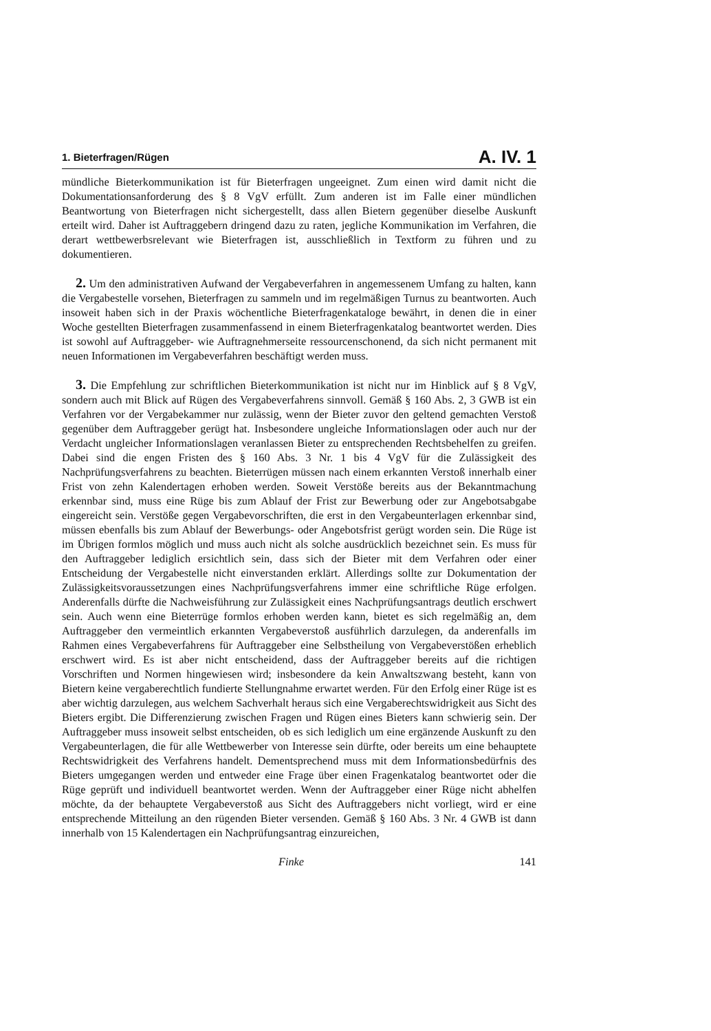1. Bieterfragen/Rügen A. IV. 1
mündliche Bieterkommunikation ist für Bieterfragen ungeeignet. Zum einen wird damit nicht die Dokumentationsanforderung des § 8 VgV erfüllt. Zum anderen ist im Falle einer mündlichen Beantwortung von Bieterfragen nicht sichergestellt, dass allen Bietern gegenüber dieselbe Auskunft erteilt wird. Daher ist Auftraggebern dringend dazu zu raten, jegliche Kommunikation im Verfahren, die derart wettbewerbsrelevant wie Bieterfragen ist, ausschließlich in Textform zu führen und zu dokumentieren.
2. Um den administrativen Aufwand der Vergabeverfahren in angemessenem Umfang zu halten, kann die Vergabestelle vorsehen, Bieterfragen zu sammeln und im regelmäßigen Turnus zu beantworten. Auch insoweit haben sich in der Praxis wöchentliche Bieterfragenkataloge bewährt, in denen die in einer Woche gestellten Bieterfragen zusammenfassend in einem Bieterfragenkatalog beantwortet werden. Dies ist sowohl auf Auftraggeber- wie Auftragnehmerseite ressourcenschonend, da sich nicht permanent mit neuen Informationen im Vergabeverfahren beschäftigt werden muss.
3. Die Empfehlung zur schriftlichen Bieterkommunikation ist nicht nur im Hinblick auf § 8 VgV, sondern auch mit Blick auf Rügen des Vergabeverfahrens sinnvoll. Gemäß § 160 Abs. 2, 3 GWB ist ein Verfahren vor der Vergabekammer nur zulässig, wenn der Bieter zuvor den geltend gemachten Verstoß gegenüber dem Auftraggeber gerügt hat. Insbesondere ungleiche Informationslagen oder auch nur der Verdacht ungleicher Informationslagen veranlassen Bieter zu entsprechenden Rechtsbehelfen zu greifen. Dabei sind die engen Fristen des § 160 Abs. 3 Nr. 1 bis 4 VgV für die Zulässigkeit des Nachprüfungsverfahrens zu beachten. Bieterrügen müssen nach einem erkannten Verstoß innerhalb einer Frist von zehn Kalendertagen erhoben werden. Soweit Verstöße bereits aus der Bekanntmachung erkennbar sind, muss eine Rüge bis zum Ablauf der Frist zur Bewerbung oder zur Angebotsabgabe eingereicht sein. Verstöße gegen Vergabevorschriften, die erst in den Vergabeunterlagen erkennbar sind, müssen ebenfalls bis zum Ablauf der Bewerbungs- oder Angebotsfrist gerügt worden sein. Die Rüge ist im Übrigen formlos möglich und muss auch nicht als solche ausdrücklich bezeichnet sein. Es muss für den Auftraggeber lediglich ersichtlich sein, dass sich der Bieter mit dem Verfahren oder einer Entscheidung der Vergabestelle nicht einverstanden erklärt. Allerdings sollte zur Dokumentation der Zulässigkeitsvoraussetzungen eines Nachprüfungsverfahrens immer eine schriftliche Rüge erfolgen. Anderenfalls dürfte die Nachweisführung zur Zulässigkeit eines Nachprüfungsantrags deutlich erschwert sein. Auch wenn eine Bieterrüge formlos erhoben werden kann, bietet es sich regelmäßig an, dem Auftraggeber den vermeintlich erkannten Vergabeverstoß ausführlich darzulegen, da anderenfalls im Rahmen eines Vergabeverfahrens für Auftraggeber eine Selbstheilung von Vergabeverstößen erheblich erschwert wird. Es ist aber nicht entscheidend, dass der Auftraggeber bereits auf die richtigen Vorschriften und Normen hingewiesen wird; insbesondere da kein Anwaltszwang besteht, kann von Bietern keine vergaberechtlich fundierte Stellungnahme erwartet werden. Für den Erfolg einer Rüge ist es aber wichtig darzulegen, aus welchem Sachverhalt heraus sich eine Vergaberechtswidrigkeit aus Sicht des Bieters ergibt. Die Differenzierung zwischen Fragen und Rügen eines Bieters kann schwierig sein. Der Auftraggeber muss insoweit selbst entscheiden, ob es sich lediglich um eine ergänzende Auskunft zu den Vergabeunterlagen, die für alle Wettbewerber von Interesse sein dürfte, oder bereits um eine behauptete Rechtswidrigkeit des Verfahrens handelt. Dementsprechend muss mit dem Informationsbedürfnis des Bieters umgegangen werden und entweder eine Frage über einen Fragenkatalog beantwortet oder die Rüge geprüft und individuell beantwortet werden. Wenn der Auftraggeber einer Rüge nicht abhelfen möchte, da der behauptete Vergabeverstoß aus Sicht des Auftraggebers nicht vorliegt, wird er eine entsprechende Mitteilung an den rügenden Bieter versenden. Gemäß § 160 Abs. 3 Nr. 4 GWB ist dann innerhalb von 15 Kalendertagen ein Nachprüfungsantrag einzureichen,
Finke 141